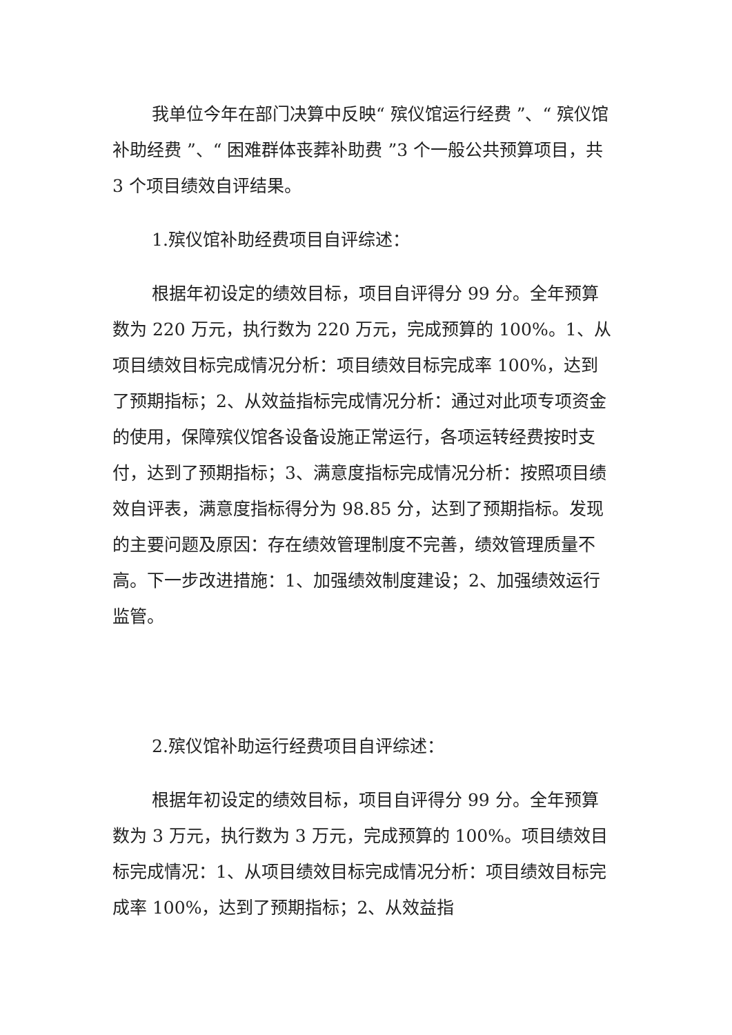我单位今年在部门决算中反映“ 殡仪馆运行经费 ”、“ 殡仪馆补助经费 ”、“ 困难群体丧葬补助费 ”3 个一般公共预算项目，共 3 个项目绩效自评结果。
1.殡仪馆补助经费项目自评综述：
根据年初设定的绩效目标，项目自评得分 99 分。全年预算数为 220 万元，执行数为 220 万元，完成预算的 100%。1、从项目绩效目标完成情况分析：项目绩效目标完成率 100%，达到了预期指标；2、从效益指标完成情况分析：通过对此项专项资金的使用，保障殡仪馆各设备设施正常运行，各项运转经费按时支付，达到了预期指标；3、满意度指标完成情况分析：按照项目绩效自评表，满意度指标得分为 98.85 分，达到了预期指标。发现的主要问题及原因：存在绩效管理制度不完善，绩效管理质量不高。下一步改进措施：1、加强绩效制度建设；2、加强绩效运行监管。
2.殡仪馆补助运行经费项目自评综述：
根据年初设定的绩效目标，项目自评得分 99 分。全年预算数为 3 万元，执行数为 3 万元，完成预算的 100%。项目绩效目标完成情况：1、从项目绩效目标完成情况分析：项目绩效目标完成率 100%，达到了预期指标；2、从效益指